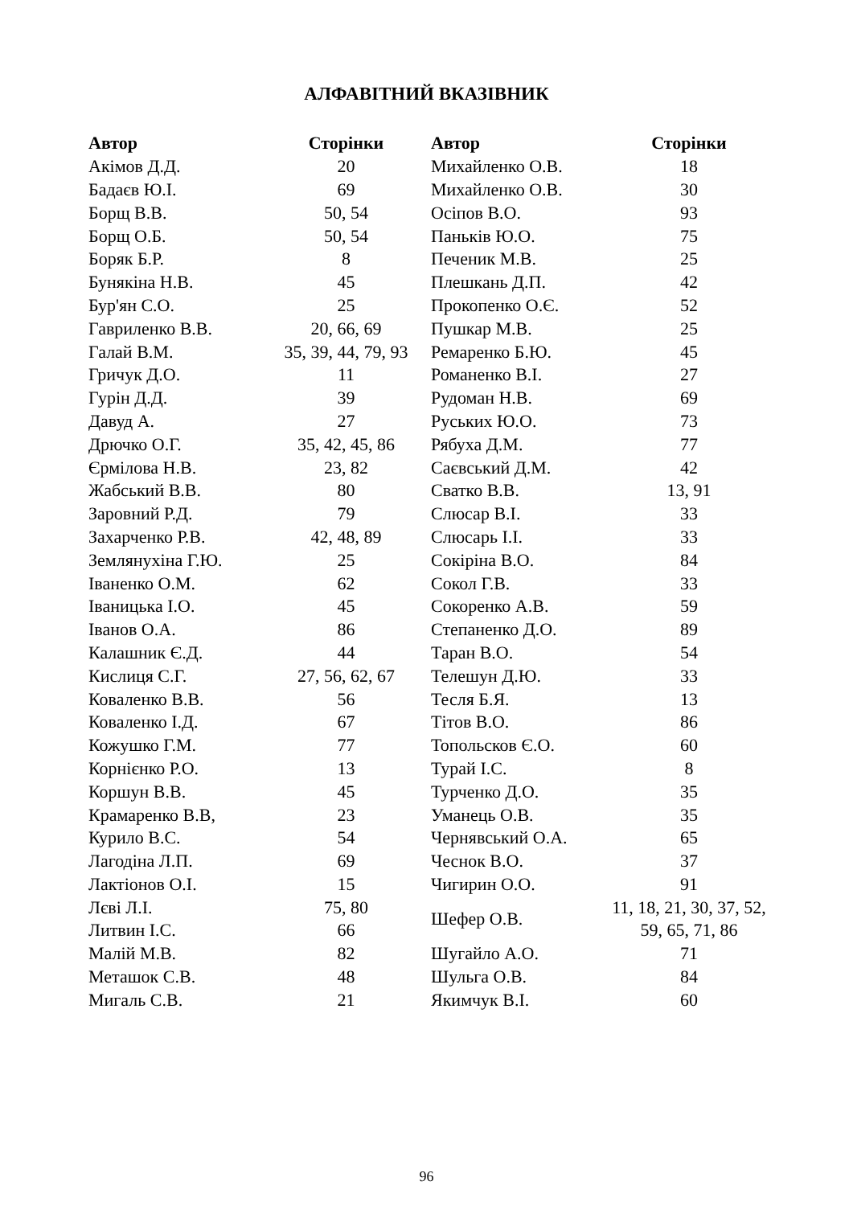АЛФАВІТНИЙ ВКАЗІВНИК
| Автор | Сторінки | Автор | Сторінки |
| --- | --- | --- | --- |
| Акімов Д.Д. | 20 | Михайленко О.В. | 18 |
| Бадаєв Ю.І. | 69 | Михайленко О.В. | 30 |
| Борщ В.В. | 50, 54 | Осіпов В.О. | 93 |
| Борщ О.Б. | 50, 54 | Паньків Ю.О. | 75 |
| Боряк Б.Р. | 8 | Печеник М.В. | 25 |
| Бунякіна Н.В. | 45 | Плешкань Д.П. | 42 |
| Бур'ян С.О. | 25 | Прокопенко О.Є. | 52 |
| Гавриленко В.В. | 20, 66, 69 | Пушкар М.В. | 25 |
| Галай В.М. | 35, 39, 44, 79, 93 | Ремаренко Б.Ю. | 45 |
| Гричук Д.О. | 11 | Романенко В.І. | 27 |
| Гурін Д.Д. | 39 | Рудоман Н.В. | 69 |
| Давуд А. | 27 | Руських Ю.О. | 73 |
| Дрючко О.Г. | 35, 42, 45, 86 | Рябуха Д.М. | 77 |
| Єрмілова Н.В. | 23, 82 | Саєвський Д.М. | 42 |
| Жабський В.В. | 80 | Сватко В.В. | 13, 91 |
| Заровний Р.Д. | 79 | Слюсар В.І. | 33 |
| Захарченко Р.В. | 42, 48, 89 | Слюсарь І.І. | 33 |
| Землянухіна Г.Ю. | 25 | Сокіріна В.О. | 84 |
| Іваненко О.М. | 62 | Сокол Г.В. | 33 |
| Іваницька І.О. | 45 | Сокоренко А.В. | 59 |
| Іванов О.А. | 86 | Степаненко Д.О. | 89 |
| Калашник Є.Д. | 44 | Таран В.О. | 54 |
| Кислиця С.Г. | 27, 56, 62, 67 | Телешун Д.Ю. | 33 |
| Коваленко В.В. | 56 | Тесля Б.Я. | 13 |
| Коваленко І.Д. | 67 | Тітов В.О. | 86 |
| Кожушко Г.М. | 77 | Топольсков Є.О. | 60 |
| Корнієнко Р.О. | 13 | Турай І.С. | 8 |
| Коршун В.В. | 45 | Турченко Д.О. | 35 |
| Крамаренко В.В, | 23 | Уманець О.В. | 35 |
| Курило В.С. | 54 | Чернявський О.А. | 65 |
| Лагодіна Л.П. | 69 | Чеснок В.О. | 37 |
| Лактіонов О.І. | 15 | Чигирин О.О. | 91 |
| Лєві Л.І. | 75, 80 | Шефер О.В. | 11, 18, 21, 30, 37, 52, 59, 65, 71, 86 |
| Литвин І.С. | 66 | | |
| Малій М.В. | 82 | Шугайло А.О. | 71 |
| Меташок С.В. | 48 | Шульга О.В. | 84 |
| Мигаль С.В. | 21 | Якимчук В.І. | 60 |
96